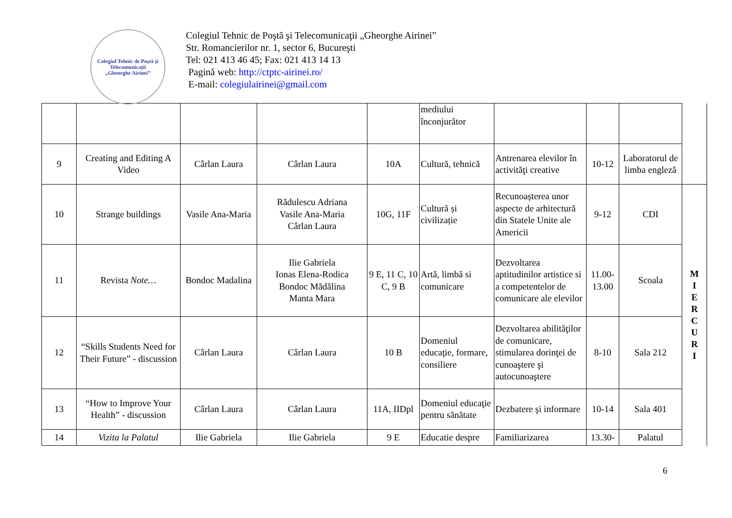Colegiul Tehnic de Poştă şi Telecomunicaţii
„Gheorghe Airinei”
Colegiul Tehnic de Poştă şi Telecomunicaţii „Gheorghe Airinei”
Str. Romancierilor nr. 1, sector 6, Bucureşti
Tel: 021 413 46 45; Fax: 021 413 14 13
Pagină web: http://ctptc-airinei.ro/
E-mail: colegiulairinei@gmail.com
| | | | | | mediului înconjurător | | | | |
| 9 | Creating and Editing A Video | Cârlan Laura | Cârlan Laura | 10A | Cultură, tehnică | Antrenarea elevilor în activităţi creative | 10-12 | Laboratorul de limba engleză | |
| 10 | Strange buildings | Vasile Ana-Maria | Rădulescu Adriana Vasile Ana-Maria Cârlan Laura | 10G, 11F | Cultură și civilizație | Recunoașterea unor aspecte de arhitectură din Statele Unite ale Americii | 9-12 | CDI | M I E R C U R I |
| 11 | Revista Note… | Bondoc Madalina | Ilie Gabriela Ionas Elena-Rodica Bondoc Mădălina Manta Mara | 9 E, 11 C, 10 C, 9 B | Artă, limbă si comunicare | Dezvoltarea aptitudinilor artistice si a competentelor de comunicare ale elevilor | 11.00-13.00 | Scoala | |
| 12 | “Skills Students Need for Their Future” - discussion | Cârlan Laura | Cârlan Laura | 10 B | Domeniul educaţie, formare, consiliere | Dezvoltarea abilităţilor de comunicare, stimularea dorinţei de cunoaştere şi autocunoaştere | 8-10 | Sala 212 | |
| 13 | “How to Improve Your Health” - discussion | Cârlan Laura | Cârlan Laura | 11A, IIDpl | Domeniul educaţie pentru sănătate | Dezbatere şi informare | 10-14 | Sala 401 | |
| 14 | Vizita la Palatul | Ilie Gabriela | Ilie Gabriela | 9 E | Educatie despre | Familiarizarea | 13.30- | Palatul | |
6